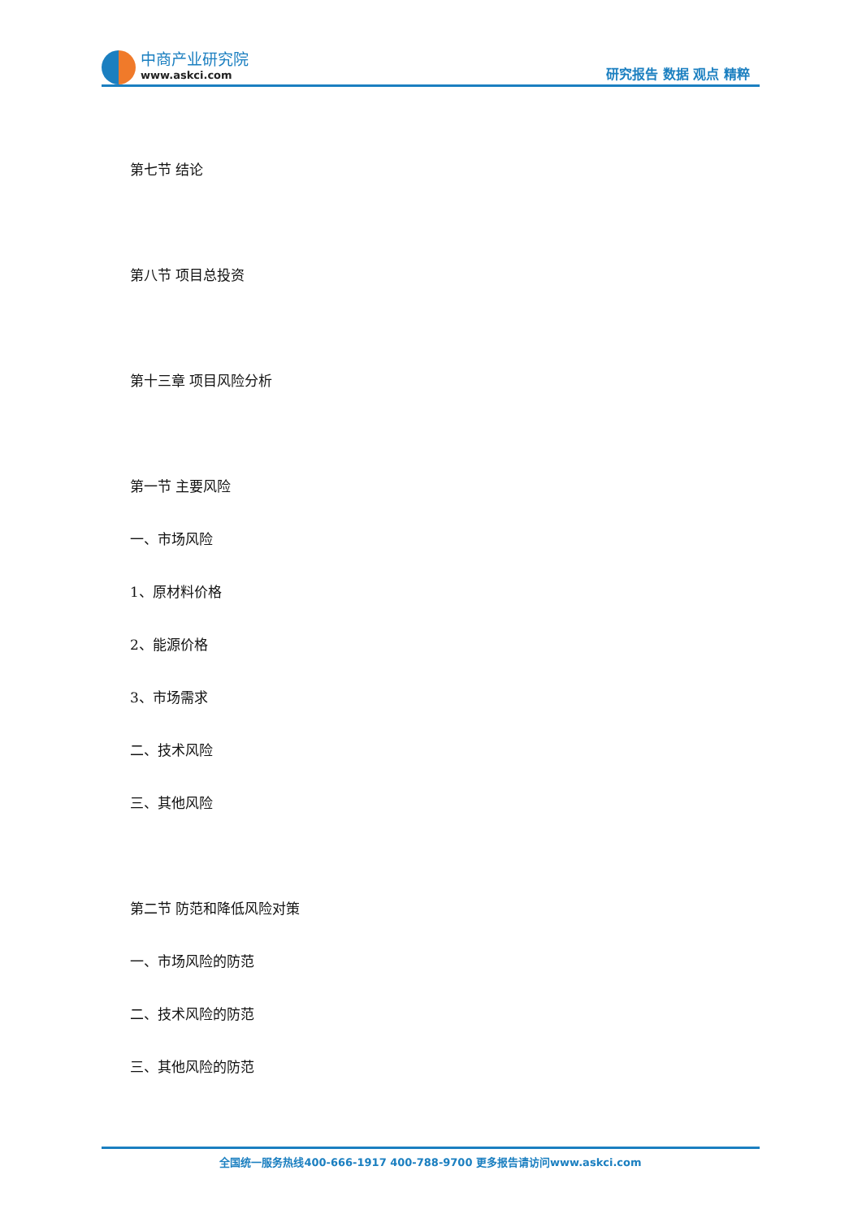中商产业研究院
www.askci.com
研究报告 数据 观点 精粹
第七节 结论
第八节 项目总投资
第十三章 项目风险分析
第一节 主要风险
一、市场风险
1、原材料价格
2、能源价格
3、市场需求
二、技术风险
三、其他风险
第二节 防范和降低风险对策
一、市场风险的防范
二、技术风险的防范
三、其他风险的防范
全国统一服务热线400-666-1917 400-788-9700 更多报告请访问www.askci.com